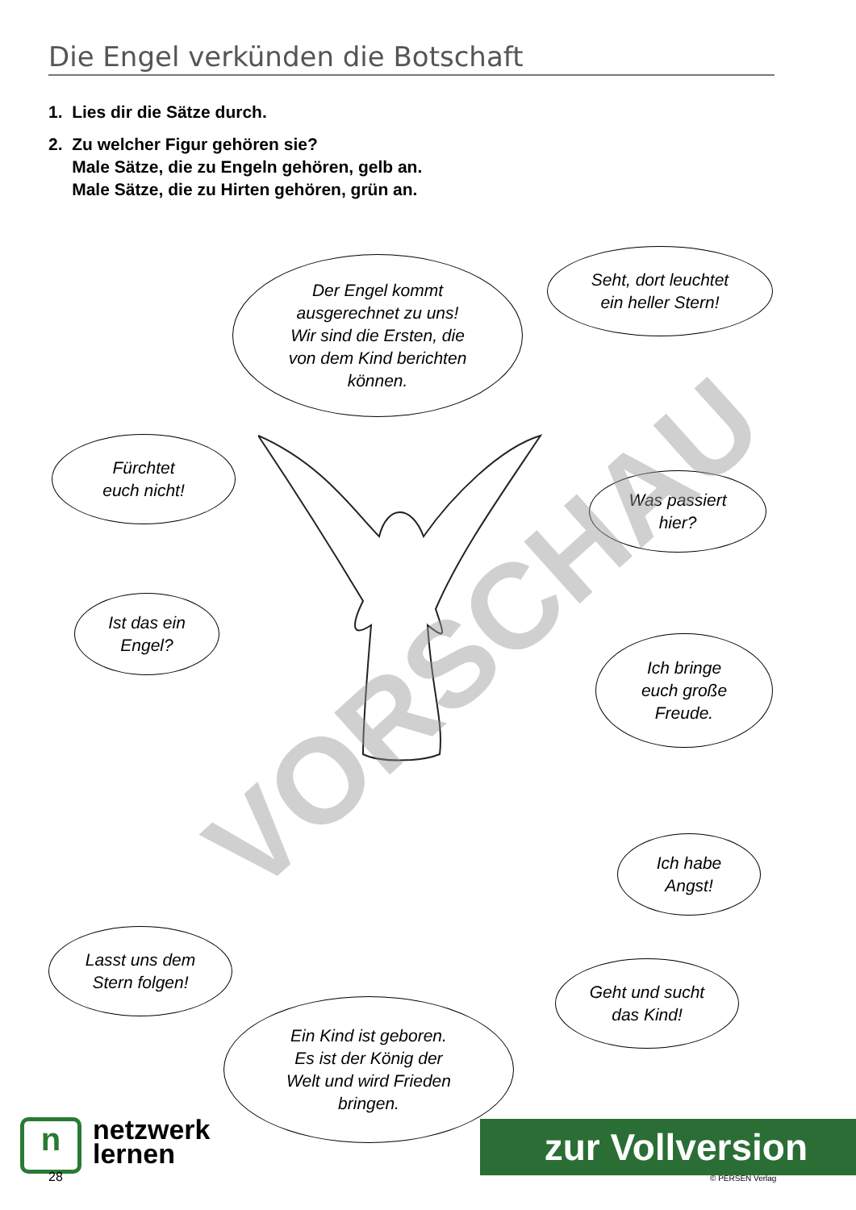Die Engel verkünden die Botschaft
1. Lies dir die Sätze durch.
2. Zu welcher Figur gehören sie?
Male Sätze, die zu Engeln gehören, gelb an.
Male Sätze, die zu Hirten gehören, grün an.
Der Engel kommt
ausgerechnet zu uns!
Wir sind die Ersten, die
von dem Kind berichten
können.
Seht, dort leuchtet
ein heller Stern!
Fürchtet
euch nicht!
Was passiert
hier?
Ist das ein
Engel?
Ich bringe
euch große
Freude.
Ich habe
Angst!
Lasst uns dem
Stern folgen!
Geht und sucht
das Kind!
Ein Kind ist geboren.
Es ist der König der
Welt und wird Frieden
bringen.
VORSCHAU
n
netzwerk
lernen
28
zur Vollversion
© PERSEN Verlag